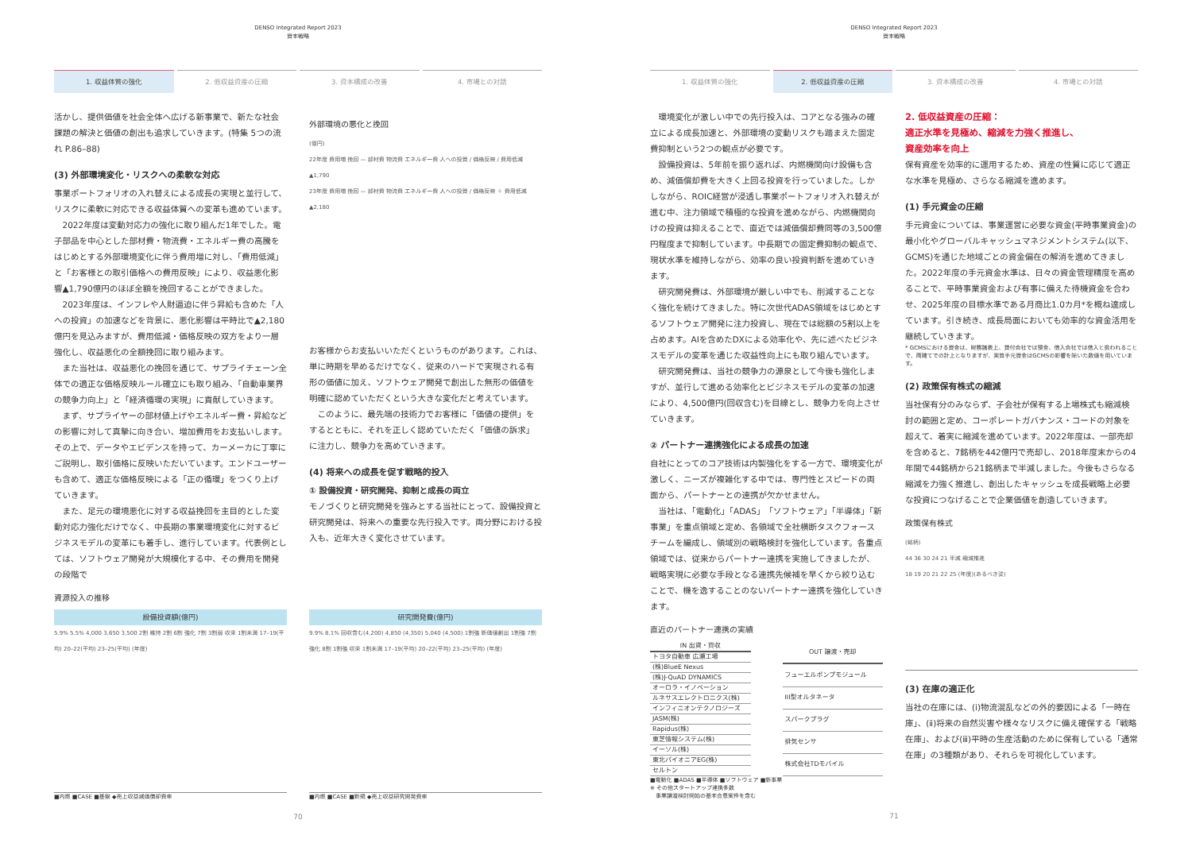DENSO Integrated Report 2023
資本戦略
1. 収益体質の強化 2. 低収益資産の圧縮 3. 資本構成の改善 4. 市場との対話
活かし、提供価値を社会全体へ広げる新事業で、新たな社会課題の解決と価値の創出も追求していきます。(特集 5つの流れ P.86–88)
(3) 外部環境変化・リスクへの柔軟な対応
事業ポートフォリオの入れ替えによる成長の実現と並行して、リスクに柔軟に対応できる収益体質への変革も進めています。
　2022年度は変動対応力の強化に取り組んだ1年でした。電子部品を中心とした部材費・物流費・エネルギー費の高騰をはじめとする外部環境変化に伴う費用増に対し、「費用低減」と「お客様との取引価格への費用反映」により、収益悪化影響▲1,790億円のほぼ全額を挽回することができました。
　2023年度は、インフレや人財逼迫に伴う昇給も含めた「人への投資」の加速などを背景に、悪化影響は平時比で▲2,180億円を見込みますが、費用低減・価格反映の双方をより一層強化し、収益悪化の全額挽回に取り組みます。
　また当社は、収益悪化の挽回を通じて、サプライチェーン全体での適正な価格反映ルール確立にも取り組み、「自動車業界の競争力向上」と「経済循環の実現」に貢献していきます。
　まず、サプライヤーの部材値上げやエネルギー費・昇給などの影響に対して真摯に向き合い、増加費用をお支払いします。その上で、データやエビデンスを持って、カーメーカに丁寧にご説明し、取引価格に反映いただいています。エンドユーザーも含めて、適正な価格反映による「正の循環」をつくり上げていきます。
　また、足元の環境悪化に対する収益挽回を主目的とした変動対応力強化だけでなく、中長期の事業環境変化に対するビジネスモデルの変革にも着手し、進行しています。代表例としては、ソフトウェア開発が大規模化する中、その費用を開発の段階で
外部環境の悪化と挽回
(億円)
22年度 費用増 挽回 — 部材費 物流費 エネルギー費 人への投資 / 価格反映 / 費用低減 ▲1,790
23年度 費用増 挽回 — 部材費 物流費 エネルギー費 人への投資 / 価格反映 ＋ 費用低減 ▲2,180
お客様からお支払いいただくというものがあります。これは、単に時期を早めるだけでなく、従来のハードで実現される有形の価値に加え、ソフトウェア開発で創出した無形の価値を明確に認めていただくという大きな変化だと考えています。
　このように、最先端の技術力でお客様に「価値の提供」をするとともに、それを正しく認めていただく「価値の訴求」に注力し、競争力を高めていきます。
(4) 将来への成長を促す戦略的投入
① 設備投資・研究開発、抑制と成長の両立
モノづくりと研究開発を強みとする当社にとって、設備投資と研究開発は、将来への重要な先行投入です。両分野における投入も、近年大きく変化させています。
資源投入の推移
設備投資額(億円)
5.9% 5.5% 4,000 3,650 3,500 2割 維持 2割 6割 強化 7割 3割弱 収束 1割未満 17–19(平均) 20–22(平均) 23–25(平均) (年度)
■内燃 ■CASE ■基盤 ◆売上収益減価償却費率
研究開発費(億円)
9.9% 8.1% 回収含む(4,200) 4,850 (4,350) 5,040 (4,500) 1割強 新価値創出 1割強 7割 強化 8割 1割強 収束 1割未満 17–19(平均) 20–22(平均) 23–25(平均) (年度)
■内燃 ■CASE ■新規 ◆売上収益研究開発費率
70
DENSO Integrated Report 2023
資本戦略
1. 収益体質の強化 2. 低収益資産の圧縮 3. 資本構成の改善 4. 市場との対話
　環境変化が激しい中での先行投入は、コアとなる強みの確立による成長加速と、外部環境の変動リスクも踏まえた固定費抑制という2つの観点が必要です。
　設備投資は、5年前を振り返れば、内燃機関向け設備も含め、減価償却費を大きく上回る投資を行っていました。しかしながら、ROIC経営が浸透し事業ポートフォリオ入れ替えが進む中、注力領域で積極的な投資を進めながら、内燃機関向けの投資は抑えることで、直近では減価償却費同等の3,500億円程度まで抑制しています。中長期での固定費抑制の観点で、現状水準を維持しながら、効率の良い投資判断を進めていきます。
　研究開発費は、外部環境が厳しい中でも、削減することなく強化を続けてきました。特に次世代ADAS領域をはじめとするソフトウェア開発に注力投資し、現在では総額の5割以上を占めます。AIを含めたDXによる効率化や、先に述べたビジネスモデルの変革を通じた収益性向上にも取り組んでいます。
　研究開発費は、当社の競争力の源泉として今後も強化しますが、並行して進める効率化とビジネスモデルの変革の加速により、4,500億円(回収含む)を目線とし、競争力を向上させていきます。
② パートナー連携強化による成長の加速
自社にとってのコア技術は内製強化をする一方で、環境変化が激しく、ニーズが複雑化する中では、専門性とスピードの両面から、パートナーとの連携が欠かせません。
　当社は、「電動化」「ADAS」「ソフトウェア」「半導体」「新事業」を重点領域と定め、各領域で全社横断タスクフォースチームを編成し、領域別の戦略検討を強化しています。各重点領域では、従来からパートナー連携を実施してきましたが、戦略実現に必要な手段となる連携先候補を早くから絞り込むことで、機を逸することのないパートナー連携を強化していきます。
直近のパートナー連携の実績
| IN 出資・買収 |
| --- |
| トヨタ自動車 広瀬工場 |
| (株)BlueE Nexus |
| (株)J-QuAD DYNAMICS |
| オーロラ・イノベーション |
| ルネサスエレクトロニクス(株) |
| インフィニオンテクノロジーズ |
| JASM(株) |
| Rapidus(株) |
| 東芝情報システム(株) |
| イーソル(株) |
| 東北パイオニアEG(株) |
| セルトン |
| OUT 譲渡・売却 |
| --- |
| フューエルポンプモジュール |
| III型オルタネータ |
| スパークプラグ |
| 排気センサ |
| 株式会社TDモバイル |
■電動化 ■ADAS ■半導体 ■ソフトウェア ■新事業
※ その他スタートアップ連携多数
　事業譲渡検討開始の基本合意案件を含む
2. 低収益資産の圧縮：
適正水準を見極め、縮減を力強く推進し、
資産効率を向上
保有資産を効率的に運用するため、資産の性質に応じて適正な水準を見極め、さらなる縮減を進めます。
(1) 手元資金の圧縮
手元資金については、事業運営に必要な資金(平時事業資金)の最小化やグローバルキャッシュマネジメントシステム(以下、GCMS)を通じた地域ごとの資金偏在の解消を進めてきました。2022年度の手元資金水準は、日々の資金管理精度を高めることで、平時事業資金および有事に備えた待機資金を合わせ、2025年度の目標水準である月商比1.0カ月*を概ね達成しています。引き続き、成長局面においても効率的な資金活用を継続していきます。
* GCMSにおける資金は、財務諸表上、貸付会社では預金、借入会社では借入と扱われることで、両建てでの計上となりますが、実質手元資金はGCMSの影響を除いた数値を用いています。
(2) 政策保有株式の縮減
当社保有分のみならず、子会社が保有する上場株式も縮減検討の範囲と定め、コーポレートガバナンス・コードの対象を超えて、着実に縮減を進めています。2022年度は、一部売却を含めると、7銘柄を442億円で売却し、2018年度末からの4年間で44銘柄から21銘柄まで半減しました。今後もさらなる縮減を力強く推進し、創出したキャッシュを成長戦略上必要な投資につなげることで企業価値を創造していきます。
政策保有株式
(銘柄)
44 36 30 24 21 半減 縮減推進
18 19 20 21 22 25 (年度)(あるべき姿)
(3) 在庫の適正化
当社の在庫には、(ⅰ)物流混乱などの外的要因による「一時在庫」、(ⅱ)将来の自然災害や様々なリスクに備え確保する「戦略在庫」、および(ⅲ)平時の生産活動のために保有している「通常在庫」の3種類があり、それらを可視化しています。
71